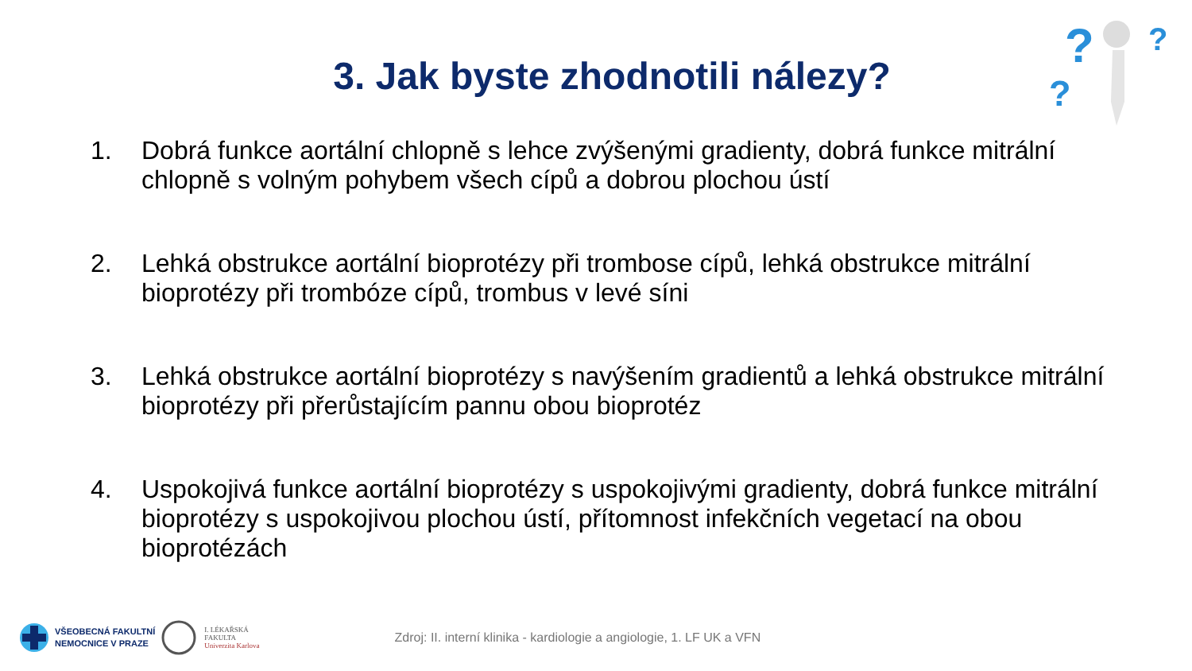?
?
?
3. Jak byste zhodnotili nálezy?
1. Dobrá funkce aortální chlopně s lehce zvýšenými gradienty, dobrá funkce mitrální chlopně s volným pohybem všech cípů a dobrou plochou ústí
2. Lehká obstrukce aortální bioprotézy při trombose cípů, lehká obstrukce mitrální bioprotézy při trombóze cípů, trombus v levé síni
3. Lehká obstrukce aortální bioprotézy s navýšením gradientů a lehká obstrukce mitrální bioprotézy při přerůstajícím pannu obou bioprotéz
4. Uspokojivá funkce aortální bioprotézy s uspokojivými gradienty, dobrá funkce mitrální bioprotézy s uspokojivou plochou ústí, přítomnost infekčních vegetací na obou bioprotézách
VŠEOBECNÁ FAKULTNÍ
NEMOCNICE V PRAZE
I. LÉKAŘSKÁ
FAKULTA
Univerzita Karlova
Zdroj: II. interní klinika - kardiologie a angiologie, 1. LF UK a VFN